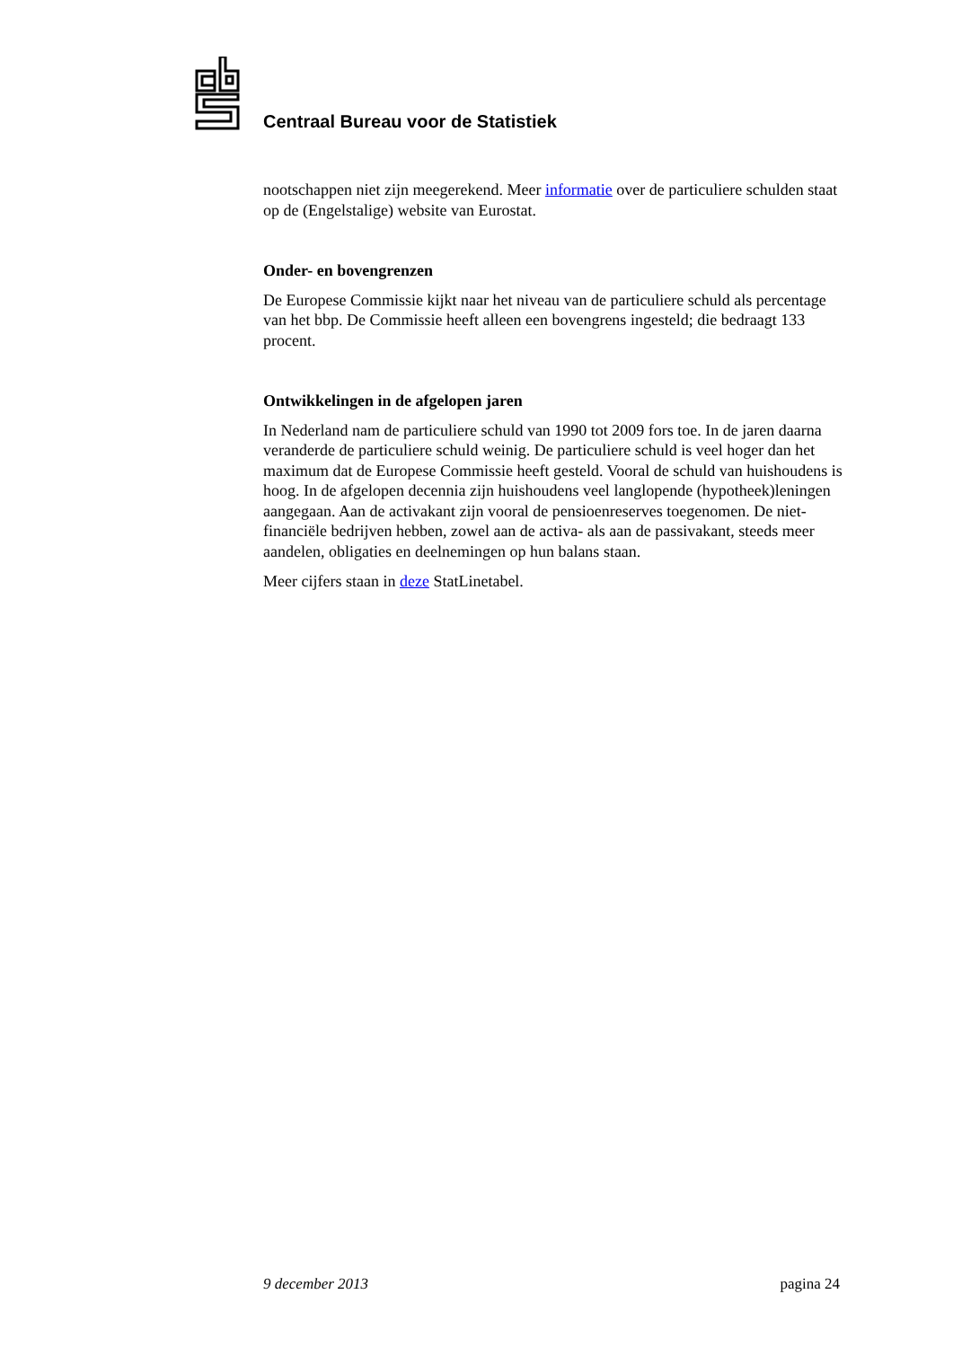Centraal Bureau voor de Statistiek
nootschappen niet zijn meegerekend. Meer informatie over de particuliere schulden staat op de (Engelstalige) website van Eurostat.
Onder- en bovengrenzen
De Europese Commissie kijkt naar het niveau van de particuliere schuld als percentage van het bbp. De Commissie heeft alleen een bovengrens ingesteld; die bedraagt 133 procent.
Ontwikkelingen in de afgelopen jaren
In Nederland nam de particuliere schuld van 1990 tot 2009 fors toe. In de jaren daarna veranderde de particuliere schuld weinig. De particuliere schuld is veel hoger dan het maximum dat de Europese Commissie heeft gesteld. Vooral de schuld van huishoudens is hoog. In de afgelopen decennia zijn huishoudens veel langlopende (hypotheek)leningen aangegaan. Aan de activakant zijn vooral de pensioenreserves toegenomen. De niet-financiële bedrijven hebben, zowel aan de activa- als aan de passivakant, steeds meer aandelen, obligaties en deelnemingen op hun balans staan.
Meer cijfers staan in deze StatLinetabel.
9 december 2013 pagina 24